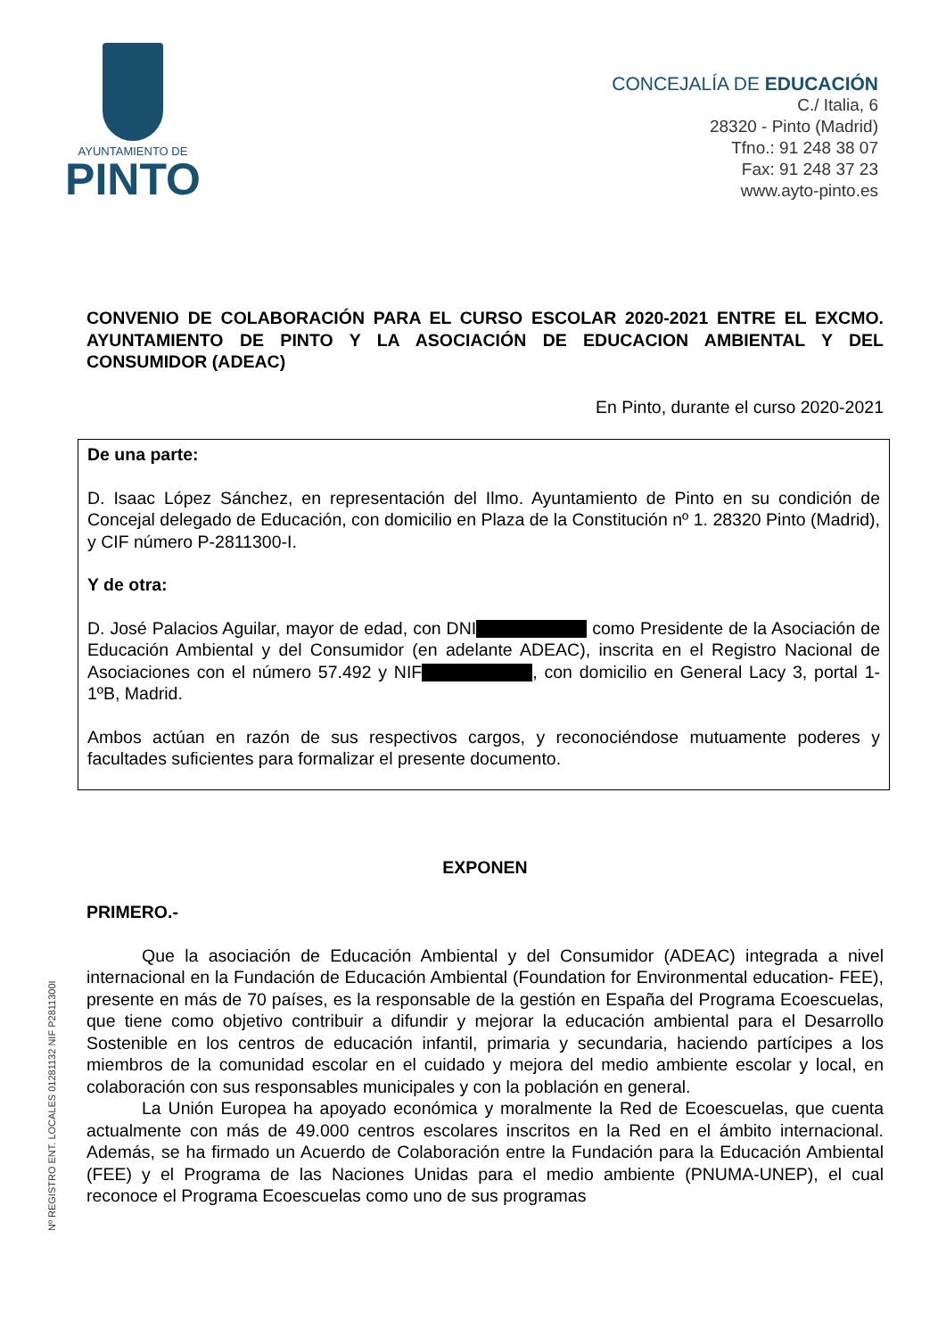AYUNTAMIENTO DE
PINTO
CONCEJALÍA DE EDUCACIÓN
C./ Italia, 6
28320 - Pinto (Madrid)
Tfno.: 91 248 38 07
Fax: 91 248 37 23
www.ayto-pinto.es
CONVENIO DE COLABORACIÓN PARA EL CURSO ESCOLAR 2020-2021 ENTRE EL EXCMO. AYUNTAMIENTO DE PINTO Y LA ASOCIACIÓN DE EDUCACION AMBIENTAL Y DEL CONSUMIDOR (ADEAC)
En Pinto, durante el curso 2020-2021
De una parte:
D. Isaac López Sánchez, en representación del Ilmo. Ayuntamiento de Pinto en su condición de Concejal delegado de Educación, con domicilio en Plaza de la Constitución nº 1. 28320 Pinto (Madrid), y CIF número P-2811300-I.
Y de otra:
D. José Palacios Aguilar, mayor de edad, con DNI como Presidente de la Asociación de Educación Ambiental y del Consumidor (en adelante ADEAC), inscrita en el Registro Nacional de Asociaciones con el número 57.492 y NIF , con domicilio en General Lacy 3, portal 1- 1ºB, Madrid.
Ambos actúan en razón de sus respectivos cargos, y reconociéndose mutuamente poderes y facultades suficientes para formalizar el presente documento.
EXPONEN
PRIMERO.-
Que la asociación de Educación Ambiental y del Consumidor (ADEAC) integrada a nivel internacional en la Fundación de Educación Ambiental (Foundation for Environmental education- FEE), presente en más de 70 países, es la responsable de la gestión en España del Programa Ecoescuelas, que tiene como objetivo contribuir a difundir y mejorar la educación ambiental para el Desarrollo Sostenible en los centros de educación infantil, primaria y secundaria, haciendo partícipes a los miembros de la comunidad escolar en el cuidado y mejora del medio ambiente escolar y local, en colaboración con sus responsables municipales y con la población en general.
La Unión Europea ha apoyado económica y moralmente la Red de Ecoescuelas, que cuenta actualmente con más de 49.000 centros escolares inscritos en la Red en el ámbito internacional. Además, se ha firmado un Acuerdo de Colaboración entre la Fundación para la Educación Ambiental (FEE) y el Programa de las Naciones Unidas para el medio ambiente (PNUMA-UNEP), el cual reconoce el Programa Ecoescuelas como uno de sus programas
Nº REGISTRO ENT. LOCALES 01281132 NIF P2811300I